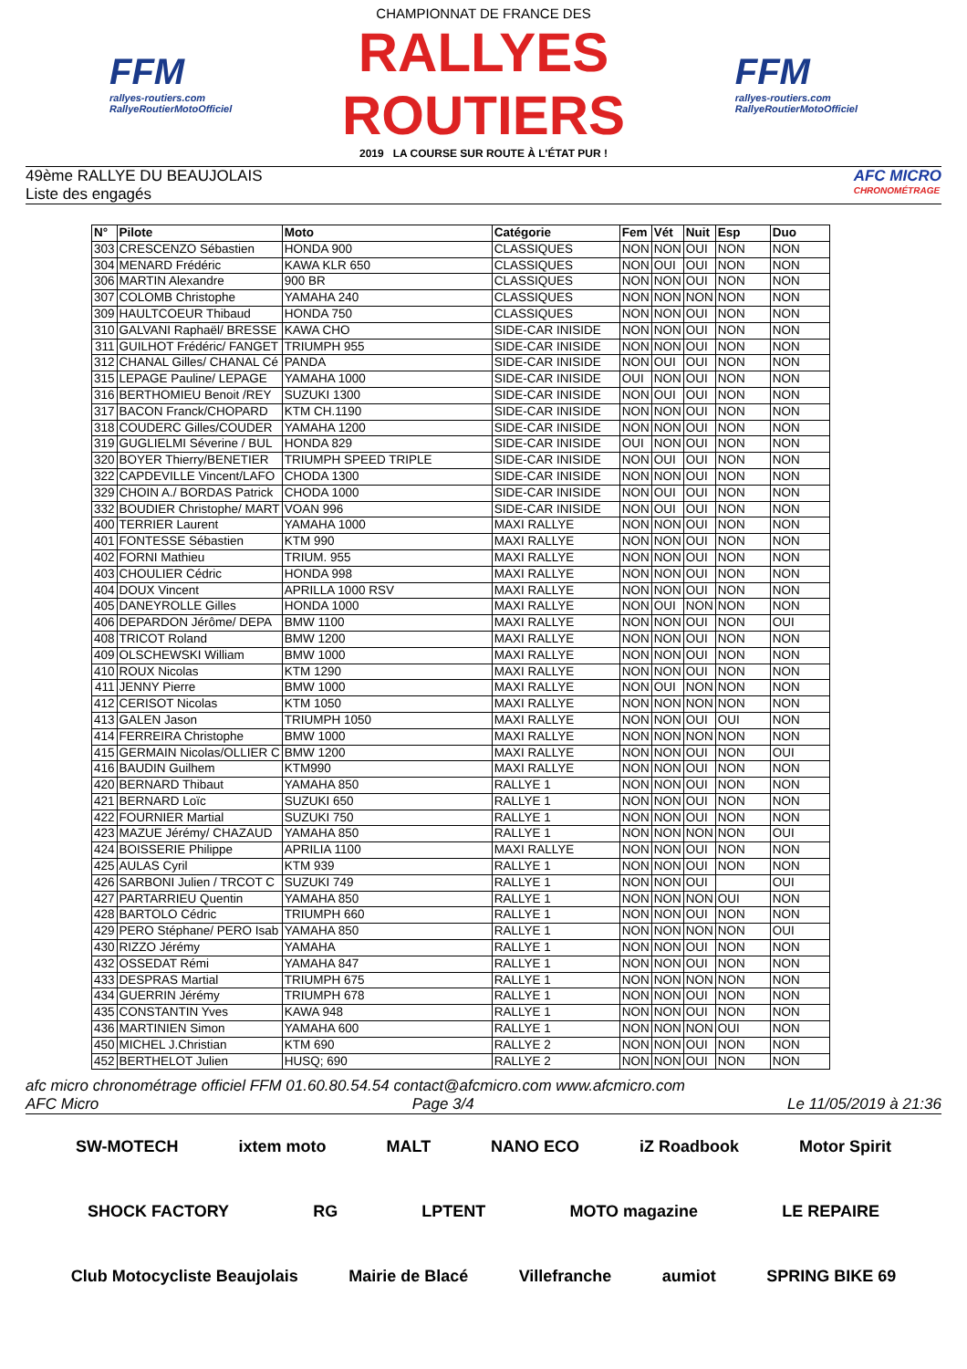FFM
rallyes-routiers.com
RallyeRoutierMotoOfficiel
CHAMPIONNAT DE FRANCE DES
RALLYES ROUTIERS
2019 LA COURSE SUR ROUTE À L'ÉTAT PUR !
FFM
rallyes-routiers.com
RallyeRoutierMotoOfficiel
49ème RALLYE DU BEAUJOLAIS
Liste des engagés
AFC MICRO
CHRONOMÉTRAGE
| N° | Pilote | Moto | Catégorie | Fem | Vét | Nuit | Esp | Duo |
| --- | --- | --- | --- | --- | --- | --- | --- | --- |
| 303 | CRESCENZO Sébastien | HONDA 900 | CLASSIQUES | NON | NON | OUI | NON | NON |
| 304 | MENARD Frédéric | KAWA KLR 650 | CLASSIQUES | NON | OUI | OUI | NON | NON |
| 306 | MARTIN Alexandre | 900 BR | CLASSIQUES | NON | NON | OUI | NON | NON |
| 307 | COLOMB Christophe | YAMAHA 240 | CLASSIQUES | NON | NON | NON | NON | NON |
| 309 | HAULTCOEUR Thibaud | HONDA 750 | CLASSIQUES | NON | NON | OUI | NON | NON |
| 310 | GALVANI Raphaël/ BRESSE | KAWA CHO | SIDE-CAR INISIDE | NON | NON | OUI | NON | NON |
| 311 | GUILHOT Frédéric/ FANGET | TRIUMPH 955 | SIDE-CAR INISIDE | NON | NON | OUI | NON | NON |
| 312 | CHANAL Gilles/ CHANAL Cé | PANDA | SIDE-CAR INISIDE | NON | OUI | OUI | NON | NON |
| 315 | LEPAGE Pauline/ LEPAGE | YAMAHA 1000 | SIDE-CAR INISIDE | OUI | NON | OUI | NON | NON |
| 316 | BERTHOMIEU Benoit /REY | SUZUKI 1300 | SIDE-CAR INISIDE | NON | OUI | OUI | NON | NON |
| 317 | BACON Franck/CHOPARD | KTM CH.1190 | SIDE-CAR INISIDE | NON | NON | OUI | NON | NON |
| 318 | COUDERC Gilles/COUDER | YAMAHA 1200 | SIDE-CAR INISIDE | NON | NON | OUI | NON | NON |
| 319 | GUGLIELMI Séverine / BUL | HONDA 829 | SIDE-CAR INISIDE | OUI | NON | OUI | NON | NON |
| 320 | BOYER Thierry/BENETIER | TRIUMPH SPEED TRIPLE | SIDE-CAR INISIDE | NON | OUI | OUI | NON | NON |
| 322 | CAPDEVILLE Vincent/LAFO | CHODA 1300 | SIDE-CAR INISIDE | NON | NON | OUI | NON | NON |
| 329 | CHOIN A./ BORDAS Patrick | CHODA 1000 | SIDE-CAR INISIDE | NON | OUI | OUI | NON | NON |
| 332 | BOUDIER Christophe/ MART | VOAN 996 | SIDE-CAR INISIDE | NON | OUI | OUI | NON | NON |
| 400 | TERRIER Laurent | YAMAHA 1000 | MAXI RALLYE | NON | NON | OUI | NON | NON |
| 401 | FONTESSE Sébastien | KTM 990 | MAXI RALLYE | NON | NON | OUI | NON | NON |
| 402 | FORNI Mathieu | TRIUM. 955 | MAXI RALLYE | NON | NON | OUI | NON | NON |
| 403 | CHOULIER Cédric | HONDA 998 | MAXI RALLYE | NON | NON | OUI | NON | NON |
| 404 | DOUX Vincent | APRILLA 1000 RSV | MAXI RALLYE | NON | NON | OUI | NON | NON |
| 405 | DANEYROLLE Gilles | HONDA 1000 | MAXI RALLYE | NON | OUI | NON | NON | NON |
| 406 | DEPARDON Jérôme/ DEPA | BMW 1100 | MAXI RALLYE | NON | NON | OUI | NON | OUI |
| 408 | TRICOT Roland | BMW 1200 | MAXI RALLYE | NON | NON | OUI | NON | NON |
| 409 | OLSCHEWSKI William | BMW 1000 | MAXI RALLYE | NON | NON | OUI | NON | NON |
| 410 | ROUX Nicolas | KTM 1290 | MAXI RALLYE | NON | NON | OUI | NON | NON |
| 411 | JENNY Pierre | BMW 1000 | MAXI RALLYE | NON | OUI | NON | NON | NON |
| 412 | CERISOT Nicolas | KTM 1050 | MAXI RALLYE | NON | NON | NON | NON | NON |
| 413 | GALEN Jason | TRIUMPH 1050 | MAXI RALLYE | NON | NON | OUI | OUI | NON |
| 414 | FERREIRA Christophe | BMW 1000 | MAXI RALLYE | NON | NON | NON | NON | NON |
| 415 | GERMAIN Nicolas/OLLIER C | BMW 1200 | MAXI RALLYE | NON | NON | OUI | NON | OUI |
| 416 | BAUDIN Guilhem | KTM990 | MAXI RALLYE | NON | NON | OUI | NON | NON |
| 420 | BERNARD Thibaut | YAMAHA 850 | RALLYE 1 | NON | NON | OUI | NON | NON |
| 421 | BERNARD Loïc | SUZUKI 650 | RALLYE 1 | NON | NON | OUI | NON | NON |
| 422 | FOURNIER Martial | SUZUKI 750 | RALLYE 1 | NON | NON | OUI | NON | NON |
| 423 | MAZUE Jérémy/ CHAZAUD | YAMAHA 850 | RALLYE 1 | NON | NON | NON | NON | OUI |
| 424 | BOISSERIE Philippe | APRILIA 1100 | MAXI RALLYE | NON | NON | OUI | NON | NON |
| 425 | AULAS Cyril | KTM 939 | RALLYE 1 | NON | NON | OUI | NON | NON |
| 426 | SARBONI Julien / TRCOT C | SUZUKI 749 | RALLYE 1 | NON | NON | OUI | | OUI |
| 427 | PARTARRIEU Quentin | YAMAHA 850 | RALLYE 1 | NON | NON | NON | OUI | NON |
| 428 | BARTOLO Cédric | TRIUMPH 660 | RALLYE 1 | NON | NON | OUI | NON | NON |
| 429 | PERO Stéphane/ PERO Isab | YAMAHA 850 | RALLYE 1 | NON | NON | NON | NON | OUI |
| 430 | RIZZO Jérémy | YAMAHA | RALLYE 1 | NON | NON | OUI | NON | NON |
| 432 | OSSEDAT Rémi | YAMAHA 847 | RALLYE 1 | NON | NON | OUI | NON | NON |
| 433 | DESPRAS Martial | TRIUMPH 675 | RALLYE 1 | NON | NON | NON | NON | NON |
| 434 | GUERRIN Jérémy | TRIUMPH 678 | RALLYE 1 | NON | NON | OUI | NON | NON |
| 435 | CONSTANTIN Yves | KAWA 948 | RALLYE 1 | NON | NON | OUI | NON | NON |
| 436 | MARTINIEN Simon | YAMAHA 600 | RALLYE 1 | NON | NON | NON | OUI | NON |
| 450 | MICHEL J.Christian | KTM 690 | RALLYE 2 | NON | NON | OUI | NON | NON |
| 452 | BERTHELOT Julien | HUSQ; 690 | RALLYE 2 | NON | NON | OUI | NON | NON |
afc micro chronométrage officiel FFM 01.60.80.54.54 contact@afcmicro.com www.afcmicro.com
AFC Micro Page 3/4 Le 11/05/2019 à 21:36
SW-MOTECH ixtem moto MALT NANO ECO iZ Roadbook Motor Spirit SHOCK FACTORY RG LPTENT MOTO magazine LE REPAIRE Club Motocycliste Beaujolais Mairie de Blacé Villefranche aumiot SPRING BIKE 69